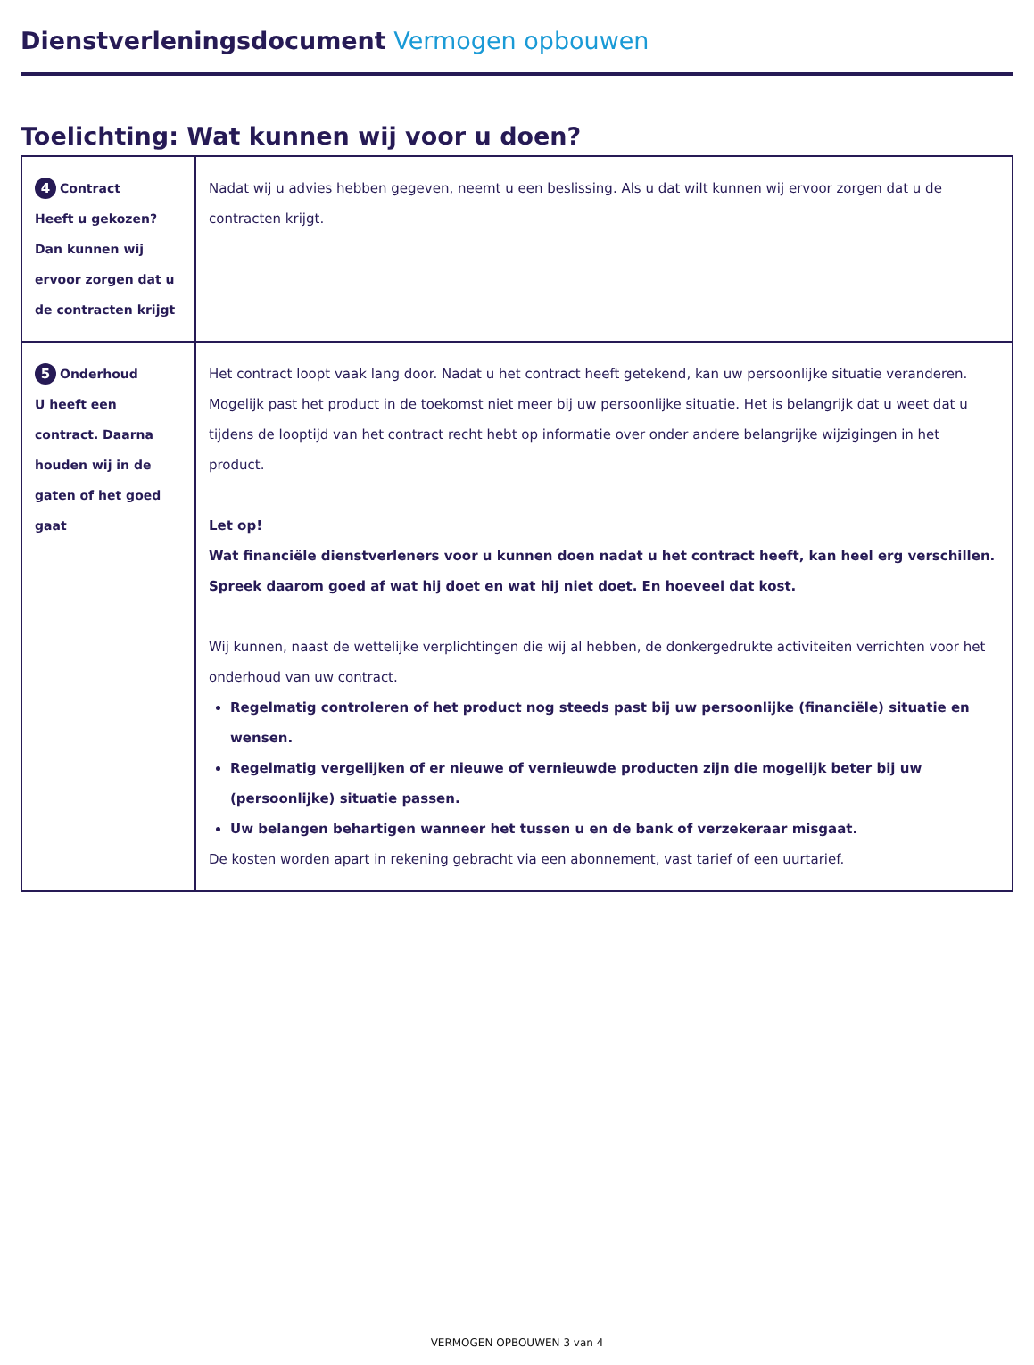Dienstverleningsdocument Vermogen opbouwen
Toelichting: Wat kunnen wij voor u doen?
| 4 Contract Heeft u gekozen? Dan kunnen wij ervoor zorgen dat u de contracten krijgt | Nadat wij u advies hebben gegeven, neemt u een beslissing. Als u dat wilt kunnen wij ervoor zorgen dat u de contracten krijgt. |
| 5 Onderhoud U heeft een contract. Daarna houden wij in de gaten of het goed gaat | Het contract loopt vaak lang door. Nadat u het contract heeft getekend, kan uw persoonlijke situatie veranderen. Mogelijk past het product in de toekomst niet meer bij uw persoonlijke situatie. Het is belangrijk dat u weet dat u tijdens de looptijd van het contract recht hebt op informatie over onder andere belangrijke wijzigingen in het product. Let op! Wat financiële dienstverleners voor u kunnen doen nadat u het contract heeft, kan heel erg verschillen. Spreek daarom goed af wat hij doet en wat hij niet doet. En hoeveel dat kost. Wij kunnen, naast de wettelijke verplichtingen die wij al hebben, de donkergedrukte activiteiten verrichten voor het onderhoud van uw contract. Regelmatig controleren of het product nog steeds past bij uw persoonlijke (financiële) situatie en wensen. Regelmatig vergelijken of er nieuwe of vernieuwde producten zijn die mogelijk beter bij uw (persoonlijke) situatie passen. Uw belangen behartigen wanneer het tussen u en de bank of verzekeraar misgaat. De kosten worden apart in rekening gebracht via een abonnement, vast tarief of een uurtarief. |
VERMOGEN OPBOUWEN 3 van 4